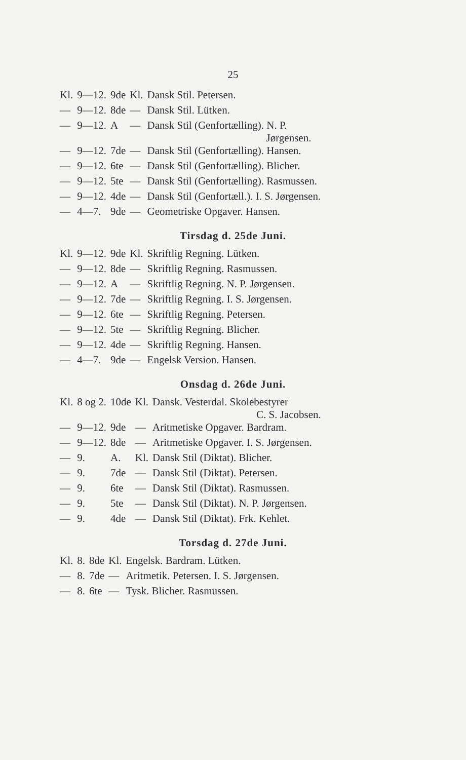25
| Kl. | 9—12. | 9de | Kl. | Dansk Stil. Petersen. |
| — | 9—12. | 8de | — | Dansk Stil. Lütken. |
| — | 9—12. | A | — | Dansk Stil (Genfortælling). N. P. Jørgensen. |
| — | 9—12. | 7de | — | Dansk Stil (Genfortælling). Hansen. |
| — | 9—12. | 6te | — | Dansk Stil (Genfortælling). Blicher. |
| — | 9—12. | 5te | — | Dansk Stil (Genfortælling). Rasmussen. |
| — | 9—12. | 4de | — | Dansk Stil (Genfortæll.). I. S. Jørgensen. |
| — | 4—7. | 9de | — | Geometriske Opgaver. Hansen. |
Tirsdag d. 25de Juni.
| Kl. | 9—12. | 9de | Kl. | Skriftlig Regning. Lütken. |
| — | 9—12. | 8de | — | Skriftlig Regning. Rasmussen. |
| — | 9—12. | A | — | Skriftlig Regning. N. P. Jørgensen. |
| — | 9—12. | 7de | — | Skriftlig Regning. I. S. Jørgensen. |
| — | 9—12. | 6te | — | Skriftlig Regning. Petersen. |
| — | 9—12. | 5te | — | Skriftlig Regning. Blicher. |
| — | 9—12. | 4de | — | Skriftlig Regning. Hansen. |
| — | 4—7. | 9de | — | Engelsk Version. Hansen. |
Onsdag d. 26de Juni.
| Kl. | 8 og 2. | 10de | Kl. | Dansk. Vesterdal. Skolebestyrer C. S. Jacobsen. |
| — | 9—12. | 9de | — | Aritmetiske Opgaver. Bardram. |
| — | 9—12. | 8de | — | Aritmetiske Opgaver. I. S. Jørgensen. |
| — | 9. | A. | Kl. | Dansk Stil (Diktat). Blicher. |
| — | 9. | 7de | — | Dansk Stil (Diktat). Petersen. |
| — | 9. | 6te | — | Dansk Stil (Diktat). Rasmussen. |
| — | 9. | 5te | — | Dansk Stil (Diktat). N. P. Jørgensen. |
| — | 9. | 4de | — | Dansk Stil (Diktat). Frk. Kehlet. |
Torsdag d. 27de Juni.
| Kl. | 8. | 8de | Kl. | Engelsk. Bardram. Lütken. |
| — | 8. | 7de | — | Aritmetik. Petersen. I. S. Jørgensen. |
| — | 8. | 6te | — | Tysk. Blicher. Rasmussen. |